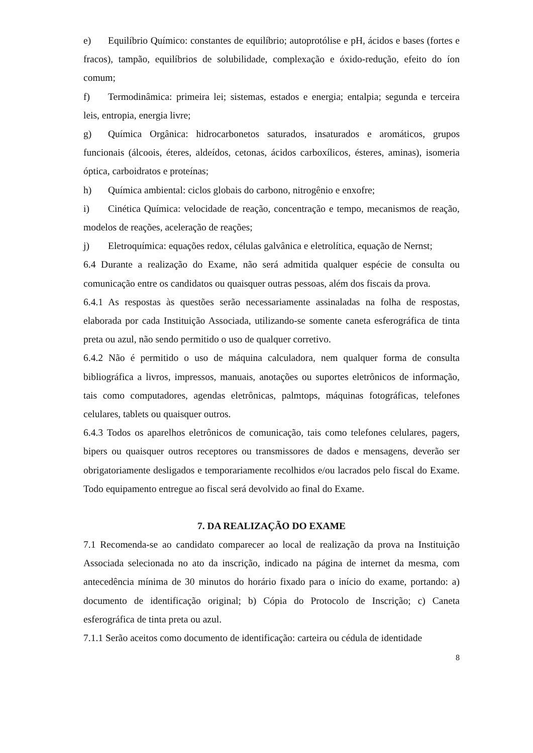e) Equilíbrio Químico: constantes de equilíbrio; autoprotólise e pH, ácidos e bases (fortes e fracos), tampão, equilíbrios de solubilidade, complexação e óxido-redução, efeito do íon comum;
f) Termodinâmica: primeira lei; sistemas, estados e energia; entalpia; segunda e terceira leis, entropia, energia livre;
g) Química Orgânica: hidrocarbonetos saturados, insaturados e aromáticos, grupos funcionais (álcoois, éteres, aldeídos, cetonas, ácidos carboxílicos, ésteres, aminas), isomeria óptica, carboidratos e proteínas;
h) Química ambiental: ciclos globais do carbono, nitrogênio e enxofre;
i) Cinética Química: velocidade de reação, concentração e tempo, mecanismos de reação, modelos de reações, aceleração de reações;
j) Eletroquímica: equações redox, células galvânica e eletrolítica, equação de Nernst;
6.4 Durante a realização do Exame, não será admitida qualquer espécie de consulta ou comunicação entre os candidatos ou quaisquer outras pessoas, além dos fiscais da prova.
6.4.1 As respostas às questões serão necessariamente assinaladas na folha de respostas, elaborada por cada Instituição Associada, utilizando-se somente caneta esferográfica de tinta preta ou azul, não sendo permitido o uso de qualquer corretivo.
6.4.2 Não é permitido o uso de máquina calculadora, nem qualquer forma de consulta bibliográfica a livros, impressos, manuais, anotações ou suportes eletrônicos de informação, tais como computadores, agendas eletrônicas, palmtops, máquinas fotográficas, telefones celulares, tablets ou quaisquer outros.
6.4.3 Todos os aparelhos eletrônicos de comunicação, tais como telefones celulares, pagers, bipers ou quaisquer outros receptores ou transmissores de dados e mensagens, deverão ser obrigatoriamente desligados e temporariamente recolhidos e/ou lacrados pelo fiscal do Exame. Todo equipamento entregue ao fiscal será devolvido ao final do Exame.
7. DA REALIZAÇÃO DO EXAME
7.1 Recomenda-se ao candidato comparecer ao local de realização da prova na Instituição Associada selecionada no ato da inscrição, indicado na página de internet da mesma, com antecedência mínima de 30 minutos do horário fixado para o início do exame, portando: a) documento de identificação original; b) Cópia do Protocolo de Inscrição; c) Caneta esferográfica de tinta preta ou azul.
7.1.1 Serão aceitos como documento de identificação: carteira ou cédula de identidade
8